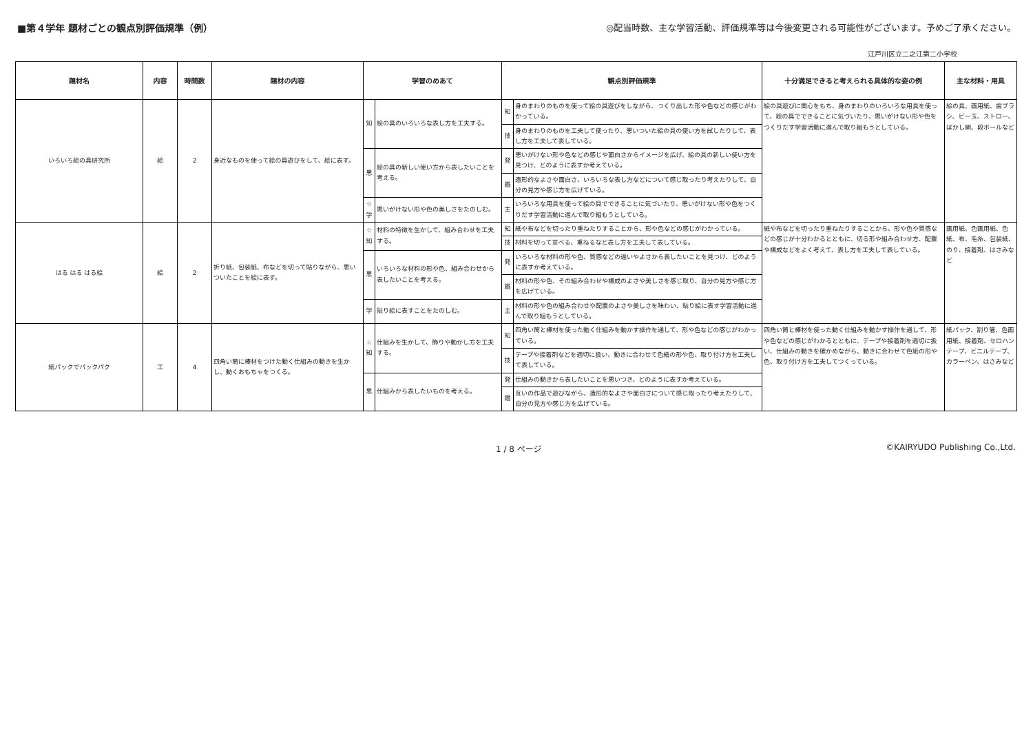■第４学年 題材ごとの観点別評価規準（例）
◎配当時数、主な学習活動、評価規準等は今後変更される可能性がございます。予めご了承ください。
江戸川区立二之江第二小学校
| 題材名 | 内容 | 時間数 | 題材の内容 | 学習のめあて | | 観点別評価規準 | | 十分満足できると考えられる具体的な姿の例 | 主な材料・用具 |
| --- | --- | --- | --- | --- | --- | --- | --- | --- | --- |
| いろいろ絵の具研究所 | 絵 | 2 | 身近なものを使って絵の具遊びをして、絵に表す。 | 知 | 絵の具のいろいろな表し方を工夫する。 | 知 | 身のまわりのものを使って絵の具遊びをしながら、つくり出した形や色などの感じがわかっている。 | 絵の具遊びに関心をもち、身のまわりのいろいろな用具を使って、絵の具でできることに気づいたり、思いがけない形や色をつくりだす学習活動に進んで取り組もうとしている。 | 絵の具、画用紙、歯ブラシ、ビー玉、ストロー、ぼかし網、段ボールなど |
| | | | | | | 技 | 身のまわりのものを工夫して使ったり、思いついた絵の具の使い方を試したりして、表し方を工夫して表している。 | | |
| | | | | 思 | 絵の具の新しい使い方から表したいことを考える。 | 発 | 思いがけない形や色などの感じや面白さからイメージを広げ、絵の具の新しい使い方を見つけ、どのように表すか考えている。 | | |
| | | | | | | 鑑 | 造形的なよさや面白さ、いろいろな表し方などについて感じ取ったり考えたりして、自分の見方や感じ方を広げている。 | | |
| | | | | ☆ 学 | 思いがけない形や色の美しさをたのしむ。 | 主 | いろいろな用具を使って絵の具でできることに気づいたり、思いがけない形や色をつくりだす学習活動に進んで取り組もうとしている。 | | |
| はる はる はる絵 | 絵 | 2 | 折り紙、包装紙、布などを切って貼りながら、思いついたことを絵に表す。 | ☆ 知 | 材料の特徴を生かして、組み合わせを工夫する。 | 知 | 紙や布などを切ったり重ねたりすることから、形や色などの感じがわかっている。 | 紙や布などを切ったり重ねたりすることから、形や色や質感などの感じが十分わかるとともに、切る形や組み合わせ方、配置や構成などをよく考えて、表し方を工夫して表している。 | 画用紙、色画用紙、色紙、布、毛糸、包装紙、のり、接着剤、はさみなど |
| | | | | | | 技 | 材料を切って並べる、重ねるなど表し方を工夫して表している。 | | |
| | | | | 思 | いろいろな材料の形や色、組み合わせから表したいことを考える。 | 発 | いろいろな材料の形や色、質感などの違いやよさから表したいことを見つけ、どのように表すか考えている。 | | |
| | | | | | | 鑑 | 材料の形や色、その組み合わせや構成のよさや美しさを感じ取り、自分の見方や感じ方を広げている。 | | |
| | | | | 学 | 貼り絵に表すことをたのしむ。 | 主 | 材料の形や色の組み合わせや配置のよさや美しさを味わい、貼り絵に表す学習活動に進んで取り組もうとしている。 | | |
| 紙パックでパックパク | 工 | 4 | 四角い筒に棒材をつけた動く仕組みの動きを生かし、動くおもちゃをつくる。 | ☆ 知 | 仕組みを生かして、飾りや動かし方を工夫する。 | 知 | 四角い筒と棒材を使った動く仕組みを動かす操作を通して、形や色などの感じがわかっている。 | 四角い筒と棒材を使った動く仕組みを動かす操作を通して、形や色などの感じがわかるとともに、テープや接着剤を適切に扱い、仕組みの動きを確かめながら、動きに合わせて色紙の形や色、取り付け方を工夫してつくっている。 | 紙パック、割り箸、色画用紙、接着剤、セロハンテープ、ビニルテープ、カラーペン、はさみなど |
| | | | | | | 技 | テープや接着剤などを適切に扱い、動きに合わせて色紙の形や色、取り付け方を工夫して表している。 | | |
| | | | | 思 | 仕組みから表したいものを考える。 | 発 | 仕組みの動きから表したいことを思いつき、どのように表すか考えている。 | | |
| | | | | | | 鑑 | 互いの作品で遊びながら、造形的なよさや面白さについて感じ取ったり考えたりして、自分の見方や感じ方を広げている。 | | |
1 / 8 ページ ©KAIRYUDO Publishing Co.,Ltd.